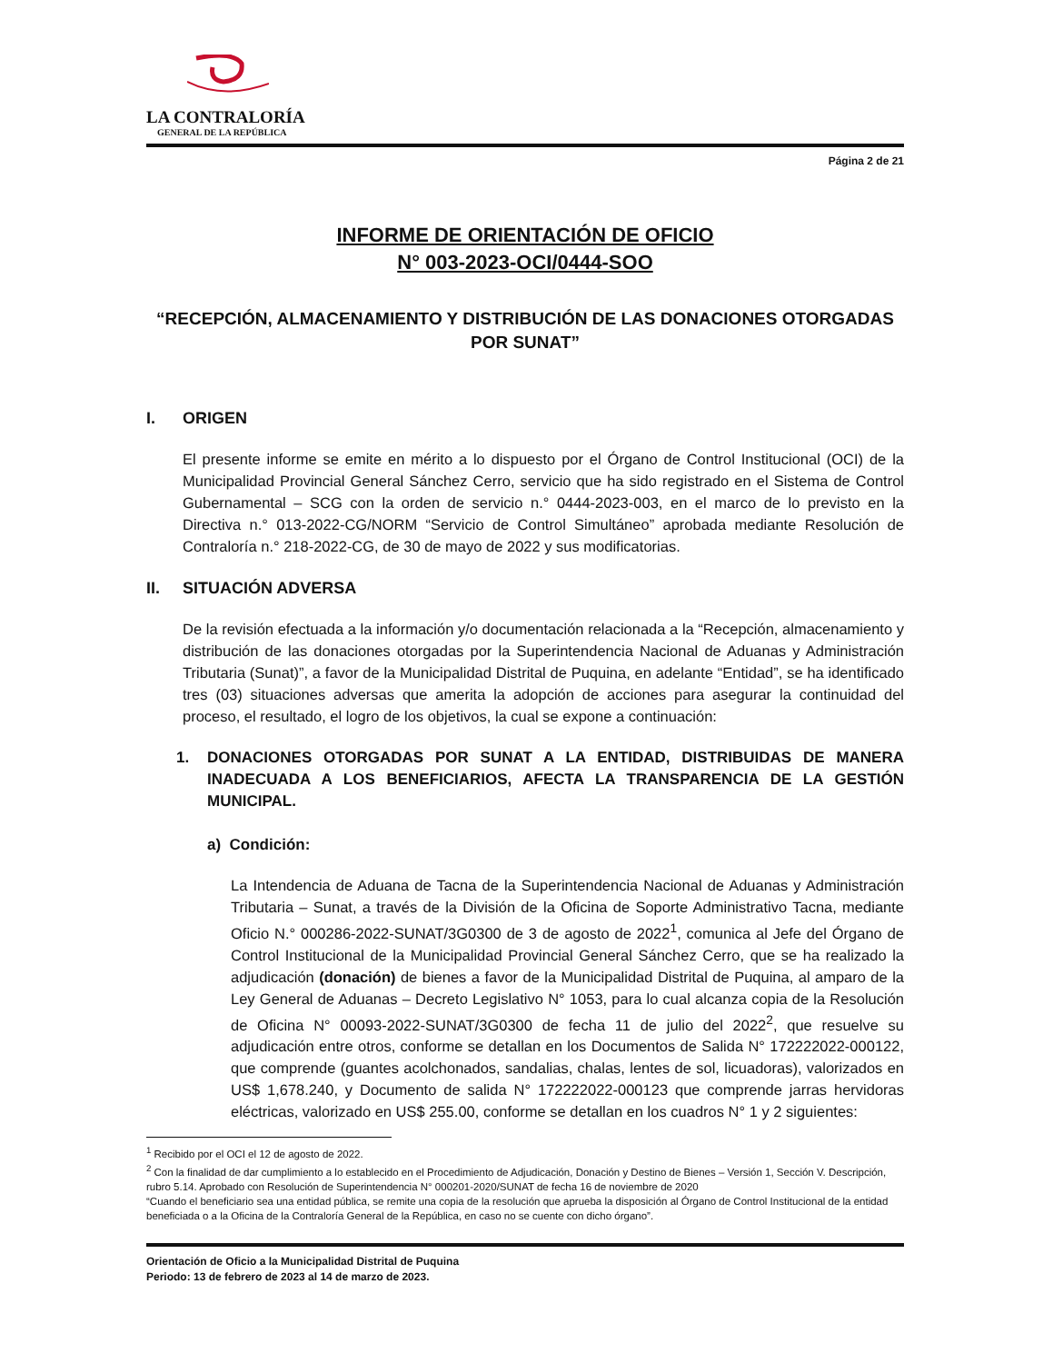LA CONTRALORÍA
GENERAL DE LA REPÚBLICA
Página 2 de 21
INFORME DE ORIENTACIÓN DE OFICIO
N° 003-2023-OCI/0444-SOO
“RECEPCIÓN, ALMACENAMIENTO Y DISTRIBUCIÓN DE LAS DONACIONES OTORGADAS POR SUNAT”
I. ORIGEN
El presente informe se emite en mérito a lo dispuesto por el Órgano de Control Institucional (OCI) de la Municipalidad Provincial General Sánchez Cerro, servicio que ha sido registrado en el Sistema de Control Gubernamental – SCG con la orden de servicio n.° 0444-2023-003, en el marco de lo previsto en la Directiva n.° 013-2022-CG/NORM “Servicio de Control Simultáneo” aprobada mediante Resolución de Contraloría n.° 218-2022-CG, de 30 de mayo de 2022 y sus modificatorias.
II. SITUACIÓN ADVERSA
De la revisión efectuada a la información y/o documentación relacionada a la “Recepción, almacenamiento y distribución de las donaciones otorgadas por la Superintendencia Nacional de Aduanas y Administración Tributaria (Sunat)”, a favor de la Municipalidad Distrital de Puquina, en adelante “Entidad”, se ha identificado tres (03) situaciones adversas que amerita la adopción de acciones para asegurar la continuidad del proceso, el resultado, el logro de los objetivos, la cual se expone a continuación:
1. DONACIONES OTORGADAS POR SUNAT A LA ENTIDAD, DISTRIBUIDAS DE MANERA INADECUADA A LOS BENEFICIARIOS, AFECTA LA TRANSPARENCIA DE LA GESTIÓN MUNICIPAL.
a) Condición:
La Intendencia de Aduana de Tacna de la Superintendencia Nacional de Aduanas y Administración Tributaria – Sunat, a través de la División de la Oficina de Soporte Administrativo Tacna, mediante Oficio N.° 000286-2022-SUNAT/3G0300 de 3 de agosto de 2022<sup>1</sup>, comunica al Jefe del Órgano de Control Institucional de la Municipalidad Provincial General Sánchez Cerro, que se ha realizado la adjudicación (donación) de bienes a favor de la Municipalidad Distrital de Puquina, al amparo de la Ley General de Aduanas – Decreto Legislativo N° 1053, para lo cual alcanza copia de la Resolución de Oficina N° 00093-2022-SUNAT/3G0300 de fecha 11 de julio del 2022<sup>2</sup>, que resuelve su adjudicación entre otros, conforme se detallan en los Documentos de Salida N° 172222022-000122, que comprende (guantes acolchonados, sandalias, chalas, lentes de sol, licuadoras), valorizados en US$ 1,678.240, y Documento de salida N° 172222022-000123 que comprende jarras hervidoras eléctricas, valorizado en US$ 255.00, conforme se detallan en los cuadros N° 1 y 2 siguientes:
<sup>1</sup> Recibido por el OCI el 12 de agosto de 2022.
<sup>2</sup> Con la finalidad de dar cumplimiento a lo establecido en el Procedimiento de Adjudicación, Donación y Destino de Bienes – Versión 1, Sección V. Descripción, rubro 5.14. Aprobado con Resolución de Superintendencia N° 000201-2020/SUNAT de fecha 16 de noviembre de 2020
“Cuando el beneficiario sea una entidad pública, se remite una copia de la resolución que aprueba la disposición al Órgano de Control Institucional de la entidad beneficiada o a la Oficina de la Contraloría General de la República, en caso no se cuente con dicho órgano”.
Orientación de Oficio a la Municipalidad Distrital de Puquina
Periodo: 13 de febrero de 2023 al 14 de marzo de 2023.